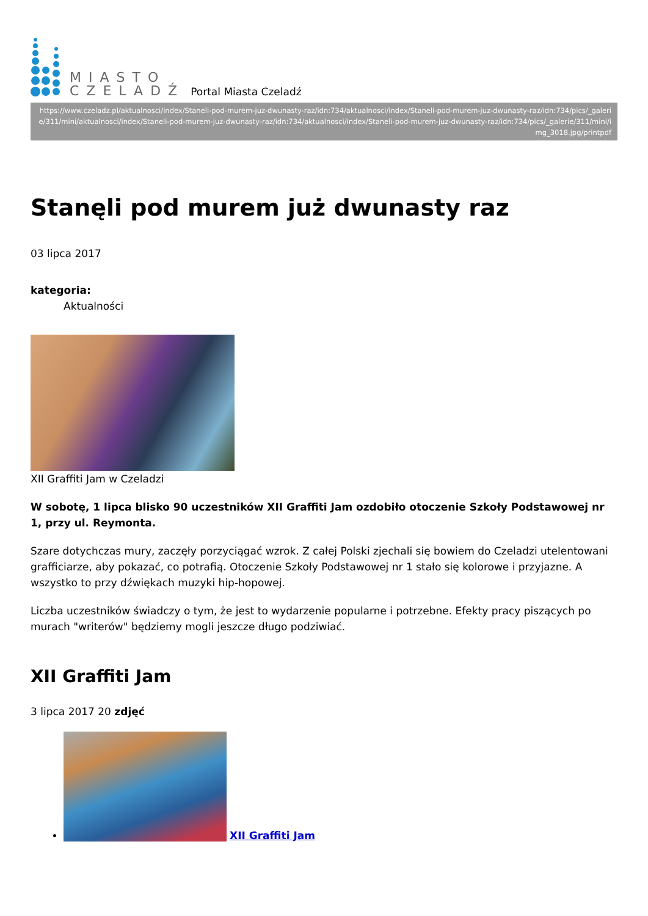MIASTO
CZELADŹ
Portal Miasta Czeladź
https://www.czeladz.pl/aktualnosci/index/Staneli-pod-murem-juz-dwunasty-raz/idn:734/aktualnosci/index/Staneli-pod-murem-juz-dwunasty-raz/idn:734/pics/_galerie/311/mini/aktualnosci/index/Staneli-pod-murem-juz-dwunasty-raz/idn:734/aktualnosci/index/Staneli-pod-murem-juz-dwunasty-raz/idn:734/pics/_galerie/311/mini/img_3018.jpg/printpdf
Stanęli pod murem już dwunasty raz
03 lipca 2017
kategoria:
Aktualności
XII Graffiti Jam w Czeladzi
W sobotę, 1 lipca blisko 90 uczestników XII Graffiti Jam ozdobiło otoczenie Szkoły Podstawowej nr 1, przy ul. Reymonta.
Szare dotychczas mury, zaczęły porzyciągać wzrok. Z całej Polski zjechali się bowiem do Czeladzi utelentowani grafficiarze, aby pokazać, co potrafią. Otoczenie Szkoły Podstawowej nr 1 stało się kolorowe i przyjazne. A wszystko to przy dźwiękach muzyki hip-hopowej.
Liczba uczestników świadczy o tym, że jest to wydarzenie popularne i potrzebne. Efekty pracy piszących po murach "writerów" będziemy mogli jeszcze długo podziwiać.
XII Graffiti Jam
3 lipca 2017 20 zdjęć
XII Graffiti Jam